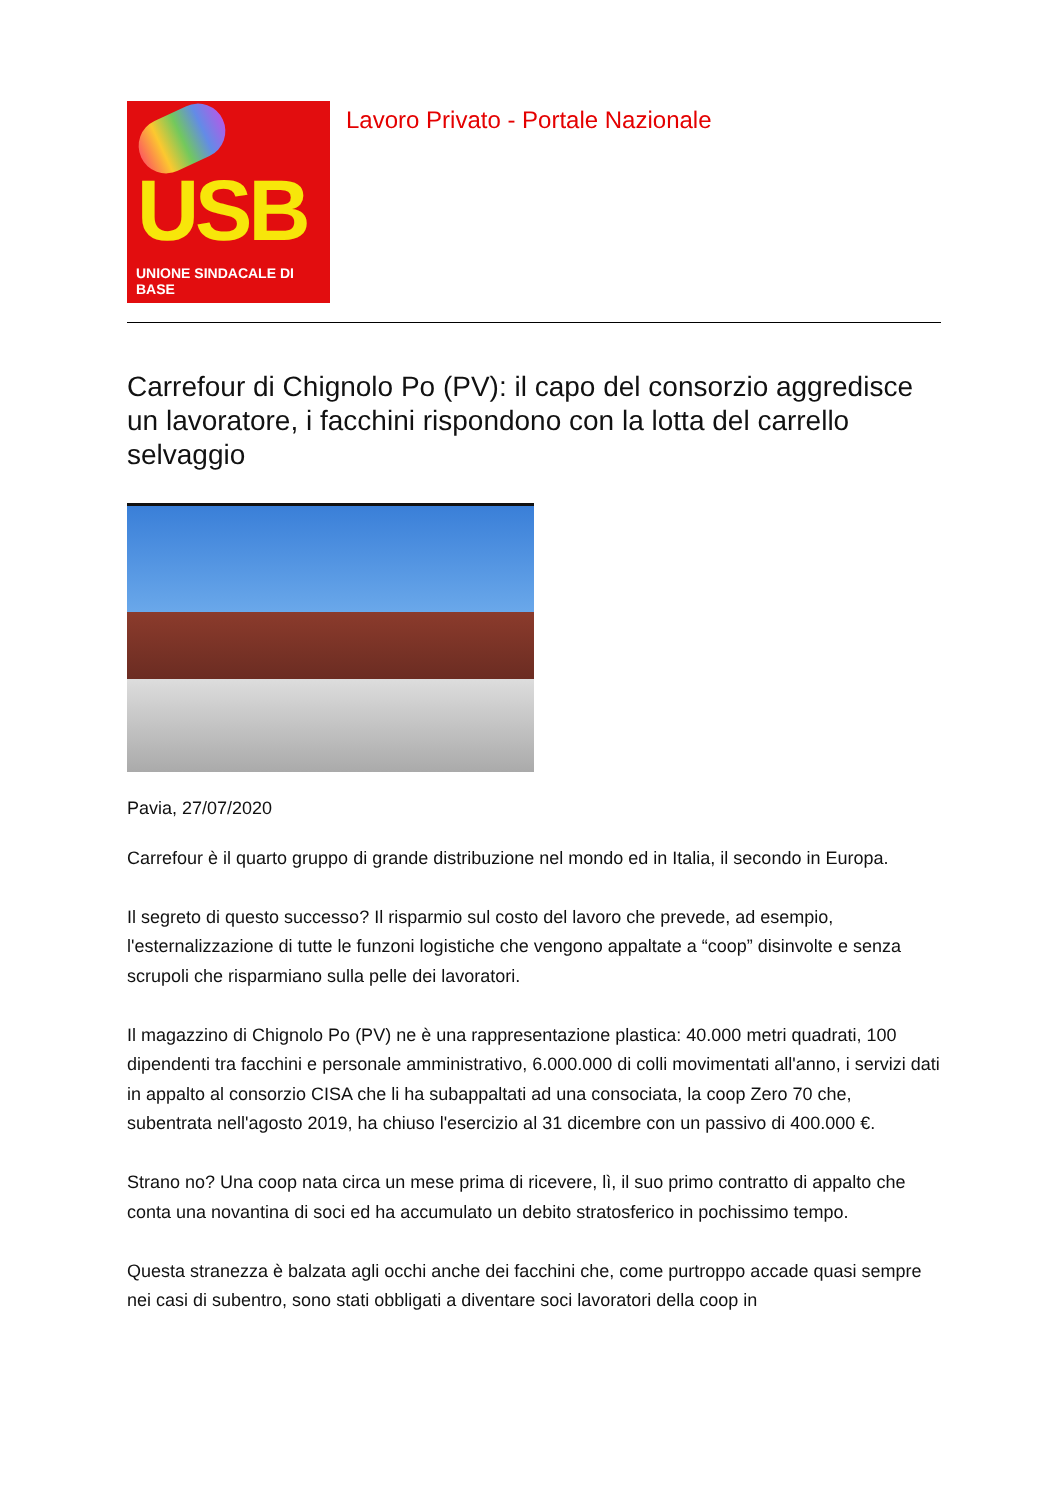USB
UNIONE SINDACALE DI BASE
Lavoro Privato - Portale Nazionale
Carrefour di Chignolo Po (PV): il capo del consorzio aggredisce un lavoratore, i facchini rispondono con la lotta del carrello selvaggio
Pavia, 27/07/2020
Carrefour è il quarto gruppo di grande distribuzione nel mondo ed in Italia, il secondo in Europa.
Il segreto di questo successo? Il risparmio sul costo del lavoro che prevede, ad esempio, l'esternalizzazione di tutte le funzoni logistiche che vengono appaltate a “coop” disinvolte e senza scrupoli che risparmiano sulla pelle dei lavoratori.
Il magazzino di Chignolo Po (PV) ne è una rappresentazione plastica: 40.000 metri quadrati, 100 dipendenti tra facchini e personale amministrativo, 6.000.000 di colli movimentati all'anno, i servizi dati in appalto al consorzio CISA che li ha subappaltati ad una consociata, la coop Zero 70 che, subentrata nell'agosto 2019, ha chiuso l'esercizio al 31 dicembre con un passivo di 400.000 €.
Strano no? Una coop nata circa un mese prima di ricevere, lì, il suo primo contratto di appalto che conta una novantina di soci ed ha accumulato un debito stratosferico in pochissimo tempo.
Questa stranezza è balzata agli occhi anche dei facchini che, come purtroppo accade quasi sempre nei casi di subentro, sono stati obbligati a diventare soci lavoratori della coop in